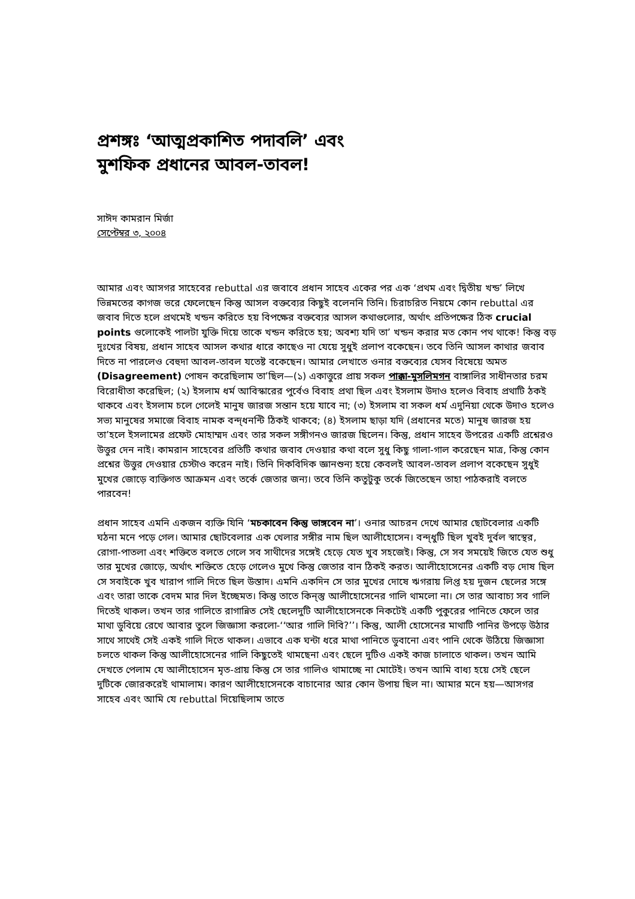প্রশঙ্গঃ ‘আত্মপ্রকাশিত পদাবলি’ এবং
মুশফিক প্রধানের আবল-তাবল!
সাঈদ কামরান মির্জা
সেপ্টেম্বর ৩, ২০০৪
আমার এবং আসগর সাহেবের rebuttal এর জবাবে প্রধান সাহেব একের পর এক ‘প্রথম এবং দ্বিতীয় খন্ড’ লিখে ভিন্নমতের কাগজ ভরে ফেলেছেন কিন্তু আসল বক্তব্যের কিছুই বলেননি তিনি। চিরাচরিত নিয়মে কোন rebuttal এর জবাব দিতে হলে প্রথমেই খন্ডন করিতে হয় বিপক্ষের বক্তব্যের আসল কথাগুলোর, অর্থাৎ প্রতিপক্ষের ঠিক crucial points গুলোকেই পালটা যুক্তি দিয়ে তাকে খন্ডন করিতে হয়; অবশ্য যদি তা’ খন্ডন করার মত কোন পথ থাকে! কিন্তু বড় দুঃখের বিষয়, প্রধান সাহেব আসল কথার ধারে কাছেও না যেয়ে সুধুই প্রলাপ বকেছেন। তবে তিনি আসল কাথার জবাব দিতে না পারলেও বেহুদা আবল-তাবল যতেষ্ট বকেছেন। আমার লেখাতে ওনার বক্তব্যের যেসব বিষেয়ে অমত (Disagreement) পোষন করেছিলাম তা’ছিল—(১) একাত্তুরে প্রায় সকল পাক্কা-মুসলিমগন বাঙ্গালির সাধীনতার চরম বিরোধীতা করেছিল; (২) ইসলাম ধর্ম আবিস্কারের পুর্বেও বিবাহ প্রথা ছিল এবং ইসলাম উদাও হলেও বিবাহ প্রথাটি ঠকই থাকবে এবং ইসলাম চলে গেলেই মানুষ জারজ সন্তান হয়ে যাবে না; (৩) ইসলাম বা সকল ধর্ম এদুনিয়া থেকে উদাও হলেও সভ্য মানুষের সমাজে বিবাহ নামক বন্দ্ধনন্টি ঠিকই থাকবে; (৪) ইসলাম ছাড়া যদি (প্রধানের মতে) মানুষ জারজ হয় তা’হলে ইসলামের প্রফেট মোহাম্মদ এবং তার সকল সঙ্গীগনও জারজ ছিলেন। কিন্তু, প্রধান সাহেব উপরের একটি প্রশ্নেরও উত্তুর দেন নাই। কামরান সাহেবের প্রতিটি কথার জবাব দেওয়ার কথা বলে সুধু কিছু গালা-গাল করেছেন মাত্র, কিন্তু কোন প্রশ্নের উত্তুর দেওয়ার চেস্টাও করেন নাই। তিনি দিকবিদিক জ্ঞানশুন্য হয়ে কেবলই আবল-তাবল প্রলাপ বকেছেন সুধুই মুখের জোড়ে ব্যক্তিগত আক্রমন এবং তর্কে জেতার জন্য। তবে তিনি কতুটুকু তর্কে জিতেছেন তাহা পাঠকরাই বলতে পারবেন!
প্রধান সাহেব এমনি একজন ব্যক্তি যিনি ‘মচকাবেন কিন্তু ভাঙ্গবেন না’। ওনার আচরন দেখে আমার ছোটবেলার একটি ঘঠনা মনে পড়ে গেল। আমার ছোটবেলার এক খেলার সঙ্গীর নাম ছিল আলীহোসেন। বন্দ্ধুটি ছিল খুবই দুর্বল স্বাস্থের, রোগা-পাতলা এবং শক্তিতে বলতে গেলে সব সাথীদের সঙ্গেই হেড়ে যেত খুব সহজেই। কিন্তু, সে সব সময়েই জিতে যেত শুধু তার মুখের জোড়ে, অর্থাৎ শক্তিতে হেড়ে গেলেও মুখে কিন্তু জেতার বান ঠিকই করত। আলীহোসেনের একটি বড় দোষ ছিল সে সবাইকে খুব খারাপ গালি দিতে ছিল উস্তাদ। এমনি একদিন সে তার মুখের দোষে ঋগরায় লিপ্ত হয় দুজন ছেলের সঙ্গে এবং তারা তাকে বেদম মার দিল ইচ্ছেমত। কিন্তু তাতে কিন্স্তু আলীহোসেনের গালি থামলো না। সে তার আবাচ্য সব গালি দিতেই থাকল। তখন তার গালিতে রাগান্নিত সেই ছেলেদুটি আলীহোসেনকে নিকটেই একটি পুকুরের পানিতে ফেলে তার মাথা ডুবিয়ে রেখে আবার তুলে জিজ্ঞাসা করলো-‘‘আর গালি দিবি?’’। কিন্তু, আলী হোসেনের মাথাটি পানির উপড়ে উঠার সাথে সাথেই সেই একই গালি দিতে থাকল। এভাবে এক ঘন্টা ধরে মাথা পানিতে ডুবানো এবং পানি থেকে উঠিয়ে জিজ্ঞাসা চলতে থাকল কিন্তু আলীহোসেনের গালি কিছুতেই থামছেনা এবং ছেলে দুটিও একই কাজ চালাতে থাকল। তখন আমি দেখতে পেলাম যে আলীহোসেন মৃত-প্রায় কিন্তু সে তার গালিও থামাচ্ছে না মোটেই। তখন আমি বাধ্য হয়ে সেই ছেলে দুটিকে জোরকরেই থামালাম। কারণ আলীহোসেনকে বাচানোর আর কোন উপায় ছিল না। আমার মনে হয়—আসগর সাহেব এবং আমি যে rebuttal দিয়েছিলাম তাতে